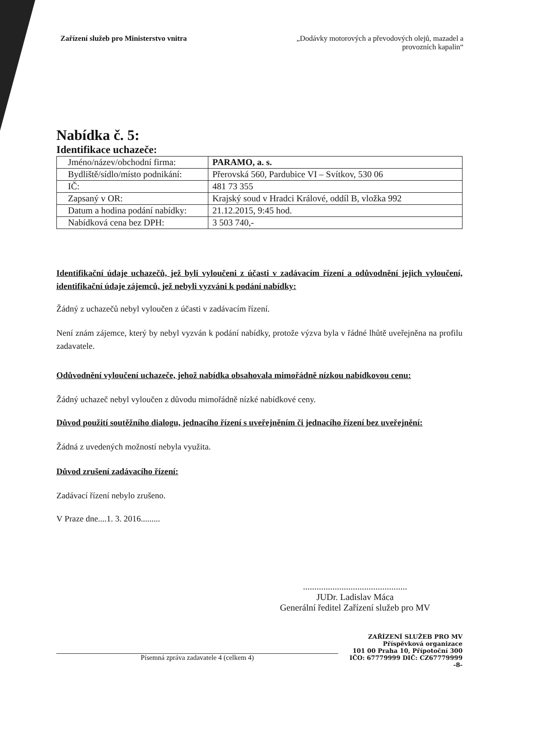Zařízení služeb pro Ministerstvo vnitra
„Dodávky motorových a převodových olejů, mazadel a provozních kapalin“
Nabídka č. 5:
Identifikace uchazeče:
| Jméno/název/obchodní firma: | PARAMO, a. s. |
| Bydliště/sídlo/místo podnikání: | Přerovská 560, Pardubice VI – Svítkov, 530 06 |
| IČ: | 481 73 355 |
| Zapsaný v OR: | Krajský soud v Hradci Králové, oddíl B, vložka 992 |
| Datum a hodina podání nabídky: | 21.12.2015, 9:45 hod. |
| Nabídková cena bez DPH: | 3 503 740,- |
Identifikační údaje uchazečů, jež byli vyloučeni z účasti v zadávacím řízení a odůvodnění jejich vyloučení, identifikační údaje zájemců, jež nebyli vyzváni k podání nabídky:
Žádný z uchazečů nebyl vyloučen z účasti v zadávacím řízení.
Není znám zájemce, který by nebyl vyzván k podání nabídky, protože výzva byla v řádné lhůtě uveřejněna na profilu zadavatele.
Odůvodnění vyloučení uchazeče, jehož nabídka obsahovala mimořádně nízkou nabídkovou cenu:
Žádný uchazeč nebyl vyloučen z důvodu mimořádně nízké nabídkové ceny.
Důvod použití soutěžního dialogu, jednacího řízení s uveřejněním či jednacího řízení bez uveřejnění:
Žádná z uvedených možností nebyla využita.
Důvod zrušení zadávacího řízení:
Zadávací řízení nebylo zrušeno.
V Praze dne....1. 3. 2016.........
..............................................
JUDr. Ladislav Máca
Generální ředitel Zařízení služeb pro MV
ZAŘÍZENÍ SLUŽEB PRO MV
Příspěvková organizace
101 00 Praha 10, Přípotoční 300
IČO: 67779999 DIČ: CZ67779999
-8-
Písemná zpráva zadavatele 4 (celkem 4)